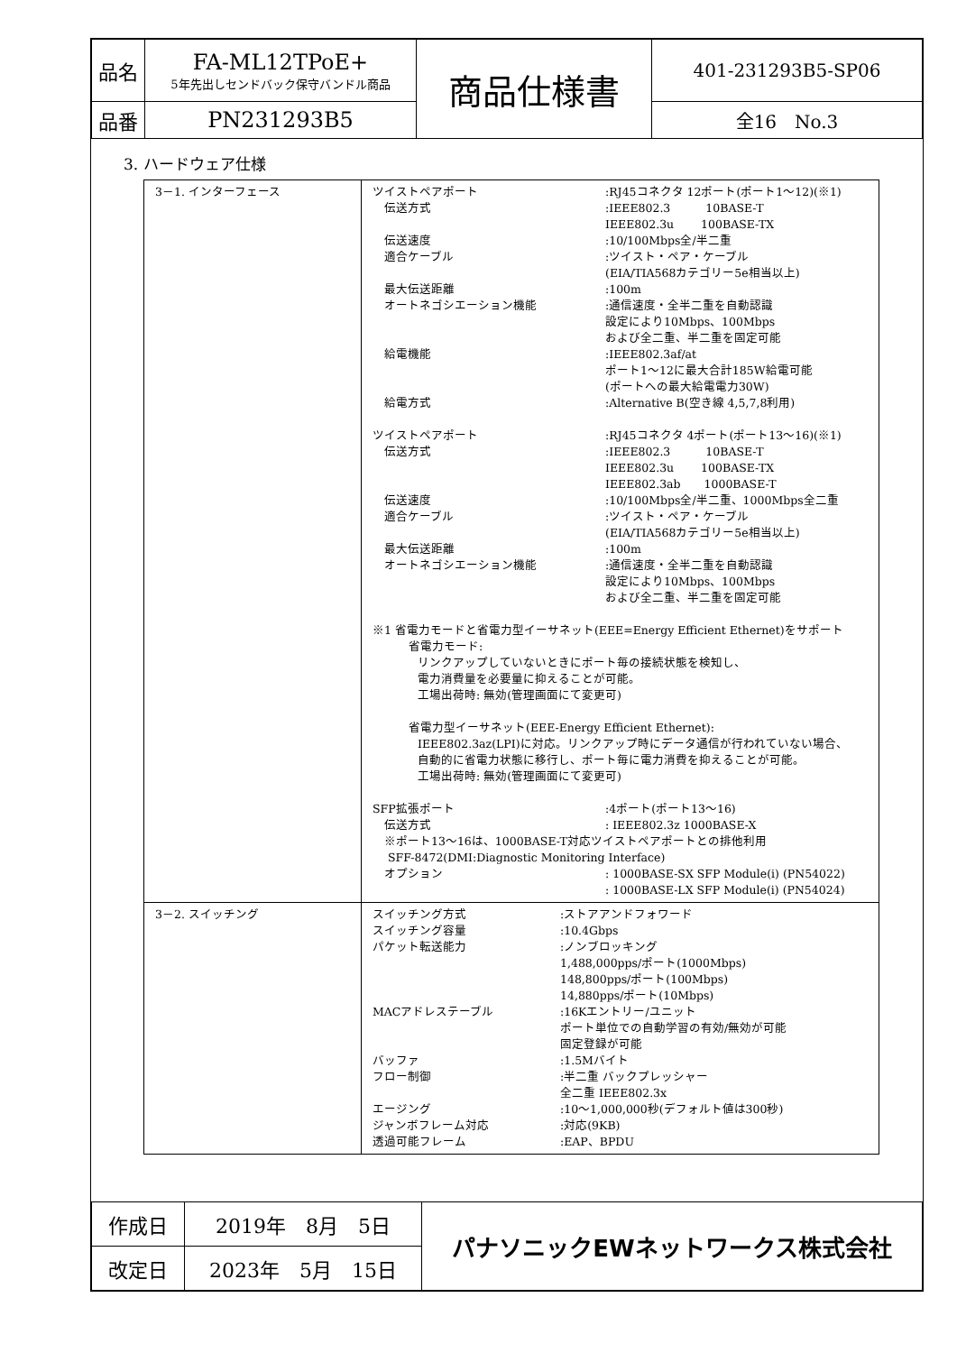| 品名 | FA-ML12TPoE+ 5年先出しセンドバック保守バンドル商品 | 商品仕様書 | 401-231293B5-SP06 |
| 品番 | PN231293B5 | | 全16 No.3 |
3. ハードウェア仕様
| 3－1. インターフェース | ツイストペアポート :RJ45コネクタ 12ポート(ポート1～12)(※1) 伝送方式 :IEEE802.3 10BASE-T IEEE802.3u 100BASE-TX 伝送速度 :10/100Mbps全/半二重 適合ケーブル :ツイスト・ペア・ケーブル (EIA/TIA568カテゴリー5e相当以上) 最大伝送距離 :100m オートネゴシエーション機能 :通信速度・全半二重を自動認識 設定により10Mbps、100Mbps および全二重、半二重を固定可能 給電機能 :IEEE802.3af/at ポート1～12に最大合計185W給電可能 (ポートへの最大給電電力30W) 給電方式 :Alternative B(空き線 4,5,7,8利用) ツイストペアポート :RJ45コネクタ 4ポート(ポート13～16)(※1) 伝送方式 :IEEE802.3 10BASE-T IEEE802.3u 100BASE-TX IEEE802.3ab 1000BASE-T 伝送速度 :10/100Mbps全/半二重、1000Mbps全二重 適合ケーブル :ツイスト・ペア・ケーブル (EIA/TIA568カテゴリー5e相当以上) 最大伝送距離 :100m オートネゴシエーション機能 :通信速度・全半二重を自動認識 設定により10Mbps、100Mbps および全二重、半二重を固定可能 ※1 省電力モードと省電力型イーサネット(EEE=Energy Efficient Ethernet)をサポート 省電力モード: リンクアップしていないときにポート毎の接続状態を検知し、 電力消費量を必要量に抑えることが可能。 工場出荷時: 無効(管理画面にて変更可) 省電力型イーサネット(EEE-Energy Efficient Ethernet): IEEE802.3az(LPI)に対応。リンクアップ時にデータ通信が行われていない場合、 自動的に省電力状態に移行し、ポート毎に電力消費を抑えることが可能。 工場出荷時: 無効(管理画面にて変更可) SFP拡張ポート :4ポート(ポート13～16) 伝送方式 : IEEE802.3z 1000BASE-X ※ポート13～16は、1000BASE-T対応ツイストペアポートとの排他利用 SFF-8472(DMI:Diagnostic Monitoring Interface) オプション : 1000BASE-SX SFP Module(i) (PN54022) : 1000BASE-LX SFP Module(i) (PN54024) |
| 3－2. スイッチング | スイッチング方式 :ストアアンドフォワード スイッチング容量 :10.4Gbps パケット転送能力 :ノンブロッキング 1,488,000pps/ポート(1000Mbps) 148,800pps/ポート(100Mbps) 14,880pps/ポート(10Mbps) MACアドレステーブル :16Kエントリー/ユニット ポート単位での自動学習の有効/無効が可能 固定登録が可能 バッファ :1.5Mバイト フロー制御 :半二重 バックプレッシャー 全二重 IEEE802.3x エージング :10～1,000,000秒(デフォルト値は300秒) ジャンボフレーム対応 :対応(9KB) 透過可能フレーム :EAP、BPDU |
| 作成日 | 2019年 8月 5日 | パナソニックEWネットワークス株式会社 |
| 改定日 | 2023年 5月 15日 | |